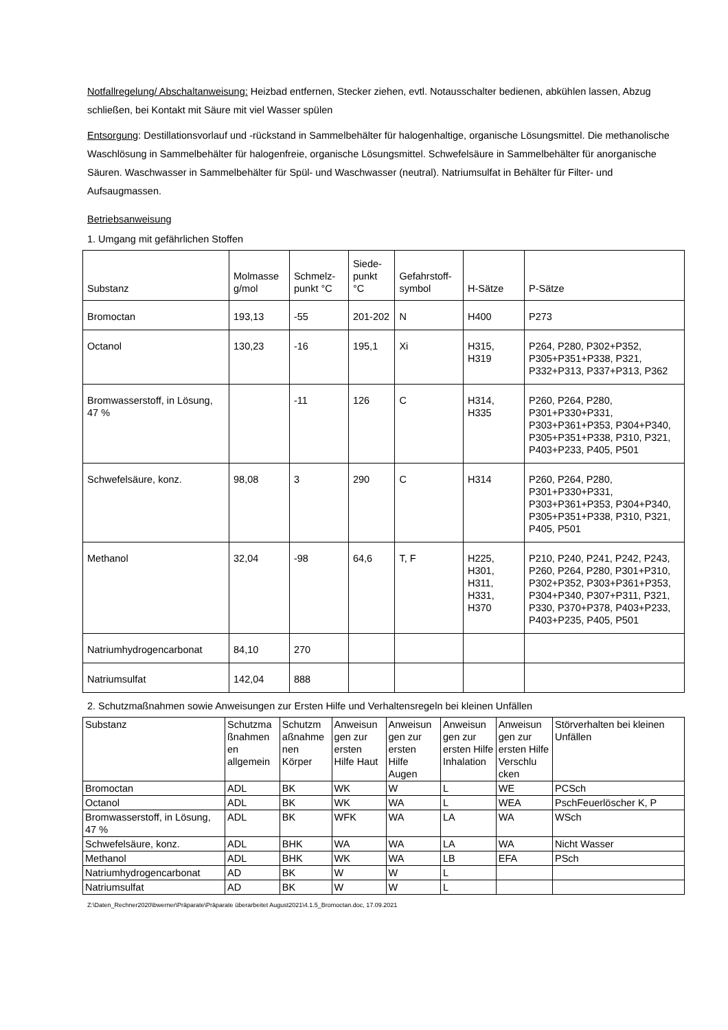Notfallregelung/ Abschaltanweisung: Heizbad entfernen, Stecker ziehen, evtl. Notausschalter bedienen, abkühlen lassen, Abzug schließen, bei Kontakt mit Säure mit viel Wasser spülen
Entsorgung: Destillationsvorlauf und -rückstand in Sammelbehälter für halogenhaltige, organische Lösungsmittel. Die methanolische Waschlösung in Sammelbehälter für halogenfreie, organische Lösungsmittel. Schwefelsäure in Sammelbehälter für anorganische Säuren. Waschwasser in Sammelbehälter für Spül- und Waschwasser (neutral). Natriumsulfat in Behälter für Filter- und Aufsaugmassen.
Betriebsanweisung
1. Umgang mit gefährlichen Stoffen
| Substanz | Molmasse g/mol | Schmelz-punkt °C | Siede-punkt °C | Gefahrstoff-symbol | H-Sätze | P-Sätze |
| --- | --- | --- | --- | --- | --- | --- |
| Bromoctan | 193,13 | -55 | 201-202 | N | H400 | P273 |
| Octanol | 130,23 | -16 | 195,1 | Xi | H315, H319 | P264, P280, P302+P352, P305+P351+P338, P321, P332+P313, P337+P313, P362 |
| Bromwasserstoff, in Lösung, 47 % | | -11 | 126 | C | H314, H335 | P260, P264, P280, P301+P330+P331, P303+P361+P353, P304+P340, P305+P351+P338, P310, P321, P403+P233, P405, P501 |
| Schwefelsäure, konz. | 98,08 | 3 | 290 | C | H314 | P260, P264, P280, P301+P330+P331, P303+P361+P353, P304+P340, P305+P351+P338, P310, P321, P405, P501 |
| Methanol | 32,04 | -98 | 64,6 | T, F | H225, H301, H311, H331, H370 | P210, P240, P241, P242, P243, P260, P264, P280, P301+P310, P302+P352, P303+P361+P353, P304+P340, P307+P311, P321, P330, P370+P378, P403+P233, P403+P235, P405, P501 |
| Natriumhydrogencarbonat | 84,10 | 270 | | | | |
| Natriumsulfat | 142,04 | 888 | | | | |
2. Schutzmaßnahmen sowie Anweisungen zur Ersten Hilfe und Verhaltensregeln bei kleinen Unfällen
| Substanz | Schutzma ßnahmen en allgemein | Schutzm aßnahme nen Körper | Anweisun gen zur ersten Hilfe Haut | Anweisun gen zur ersten Hilfe Augen | Anweisun gen zur ersten Hilfe Inhalation | Anweisun gen zur ersten Hilfe Verschlu cken | Störverhalten bei kleinen Unfällen |
| --- | --- | --- | --- | --- | --- | --- | --- |
| Bromoctan | ADL | BK | WK | W | L | WE | PCSch |
| Octanol | ADL | BK | WK | WA | L | WEA | PschFeuerlöscher K, P |
| Bromwasserstoff, in Lösung, 47 % | ADL | BK | WFK | WA | LA | WA | WSch |
| Schwefelsäure, konz. | ADL | BHK | WA | WA | LA | WA | Nicht Wasser |
| Methanol | ADL | BHK | WK | WA | LB | EFA | PSch |
| Natriumhydrogencarbonat | AD | BK | W | W | L | | |
| Natriumsulfat | AD | BK | W | W | L | | |
Z:\Daten_Rechner2020\bwerner\Präparate\Präparate überarbeitet August2021\4.1.5_Bromoctan.doc, 17.09.2021